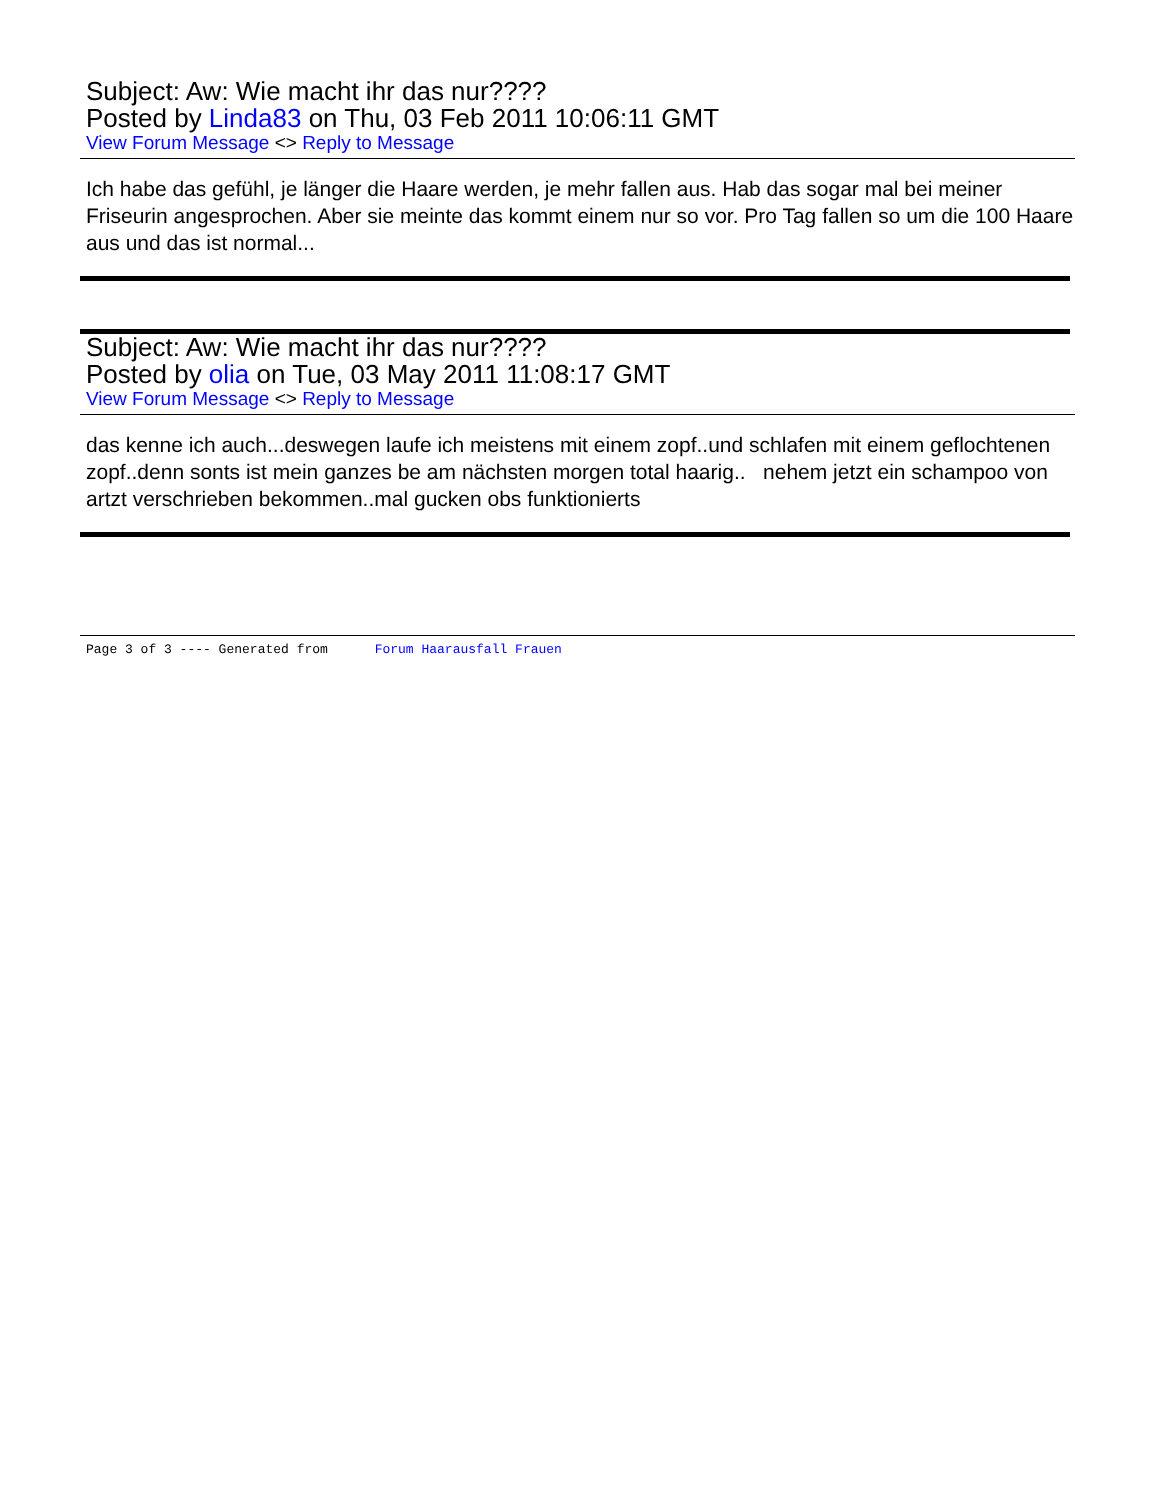Subject: Aw: Wie macht ihr das nur????
Posted by Linda83 on Thu, 03 Feb 2011 10:06:11 GMT
View Forum Message <> Reply to Message
Ich habe das gefühl, je länger die Haare werden, je mehr fallen aus. Hab das sogar mal bei meiner Friseurin angesprochen. Aber sie meinte das kommt einem nur so vor. Pro Tag fallen so um die 100 Haare aus und das ist normal...
Subject: Aw: Wie macht ihr das nur????
Posted by olia on Tue, 03 May 2011 11:08:17 GMT
View Forum Message <> Reply to Message
das kenne ich auch...deswegen laufe ich meistens mit einem zopf..und schlafen mit einem geflochtenen zopf..denn sonts ist mein ganzes be am nächsten morgen total haarig.. nehem jetzt ein schampoo von artzt verschrieben bekommen..mal gucken obs funktionierts
Page 3 of 3 ---- Generated from Forum Haarausfall Frauen